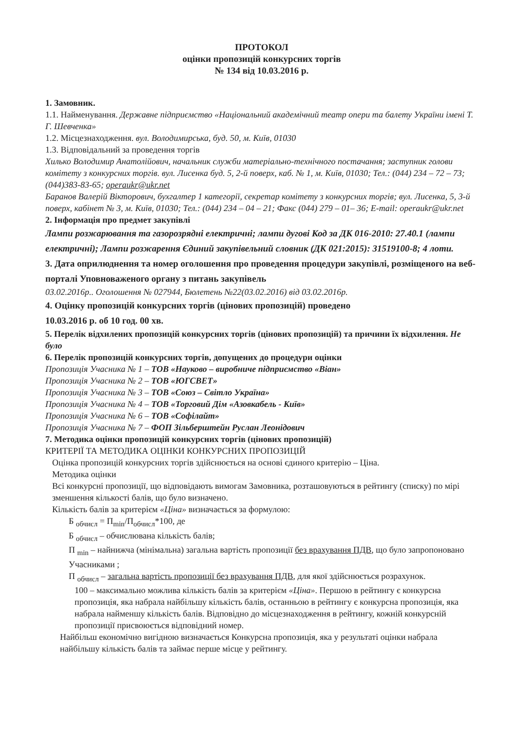ПРОТОКОЛ
оцінки пропозицій конкурсних торгів
№ 134 від 10.03.2016 р.
1. Замовник.
1.1. Найменування. Державне підприємство «Національний академічний театр опери та балету України імені Т. Г. Шевченка»
1.2. Місцезнаходження. вул. Володимирська, буд. 50, м. Київ, 01030
1.3. Відповідальний за проведення торгів
Хилько Володимир Анатолійович, начальник служби матеріально-технічного постачання; заступник голови комітету з конкурсних торгів. вул. Лисенка буд. 5, 2-й поверх, каб. № 1, м. Київ, 01030; Тел.: (044) 234 – 72 – 73; (044)383-83-65; operaukr@ukr.net
Баранов Валерій Вікторович, бухгалтер 1 категорії, секретар комітету з конкурсних торгів; вул. Лисенка, 5, 3-й поверх, кабінет № 3, м. Київ, 01030; Тел.: (044) 234 – 04 – 21; Факс (044) 279 – 01– 36; E-mail: operaukr@ukr.net
2. Інформація про предмет закупівлі
Лампи розжарювання та газорозрядні електричні; лампи дугові Код за ДК 016-2010: 27.40.1 (лампи електричні); Лампи розжарення Єдиний закупівельний словник (ДК 021:2015): 31519100-8; 4 лоти.
3. Дата оприлюднення та номер оголошення про проведення процедури закупівлі, розміщеного на веб-порталі Уповноваженого органу з питань закупівель
03.02.2016р.. Оголошення № 027944, Бюлетень №22(03.02.2016) від 03.02.2016р.
4. Оцінку пропозицій конкурсних торгів (цінових пропозицій) проведено
10.03.2016 р. об 10 год. 00 хв.
5. Перелік відхилених пропозицій конкурсних торгів (цінових пропозицій) та причини їх відхилення. Не було
6. Перелік пропозицій конкурсних торгів, допущених до процедури оцінки
Пропозиція Учасника № 1 – ТОВ «Науково – виробниче підприємство «Віан»
Пропозиція Учасника № 2 – ТОВ «ЮГСВЕТ»
Пропозиція Учасника № 3 – ТОВ «Союз – Світло Україна»
Пропозиція Учасника № 4 – ТОВ «Торговий Дім «Азовкабель - Київ»
Пропозиція Учасника № 6 – ТОВ «Софілайт»
Пропозиція Учасника № 7 – ФОП Зільберштейн Руслан Леонідович
7. Методика оцінки пропозицій конкурсних торгів (цінових пропозицій)
КРИТЕРІЇ ТА МЕТОДИКА ОЦІНКИ КОНКУРСНИХ ПРОПОЗИЦІЙ
Оцінка пропозицій конкурсних торгів здійснюється на основі єдиного критерію – Ціна.
Методика оцінки
Всі конкурсні пропозиції, що відповідають вимогам Замовника, розташовуються в рейтингу (списку) по мірі зменшення кількості балів, що було визначено.
Кількість балів за критерієм «Ціна» визначається за формулою:
Б <sub>обчисл</sub> = П<sub>min</sub>/П<sub>обчисл</sub>*100, де
Б <sub>обчисл</sub> – обчислювана кількість балів;
П <sub>min</sub> – найнижча (мінімальна) загальна вартість пропозиції без врахування ПДВ, що було запропоновано Учасниками ;
П <sub>обчисл</sub> – загальна вартість пропозиції без врахування ПДВ, для якої здійснюється розрахунок.
100 – максимально можлива кількість балів за критерієм «Ціна». Першою в рейтингу є конкурсна пропозиція, яка набрала найбільшу кількість балів, останньою в рейтингу є конкурсна пропозиція, яка набрала найменшу кількість балів. Відповідно до місцезнаходження в рейтингу, кожній конкурсній пропозиції присвоюється відповідний номер.
Найбільш економічно вигідною визначається Конкурсна пропозиція, яка у результаті оцінки набрала найбільшу кількість балів та займає перше місце у рейтингу.